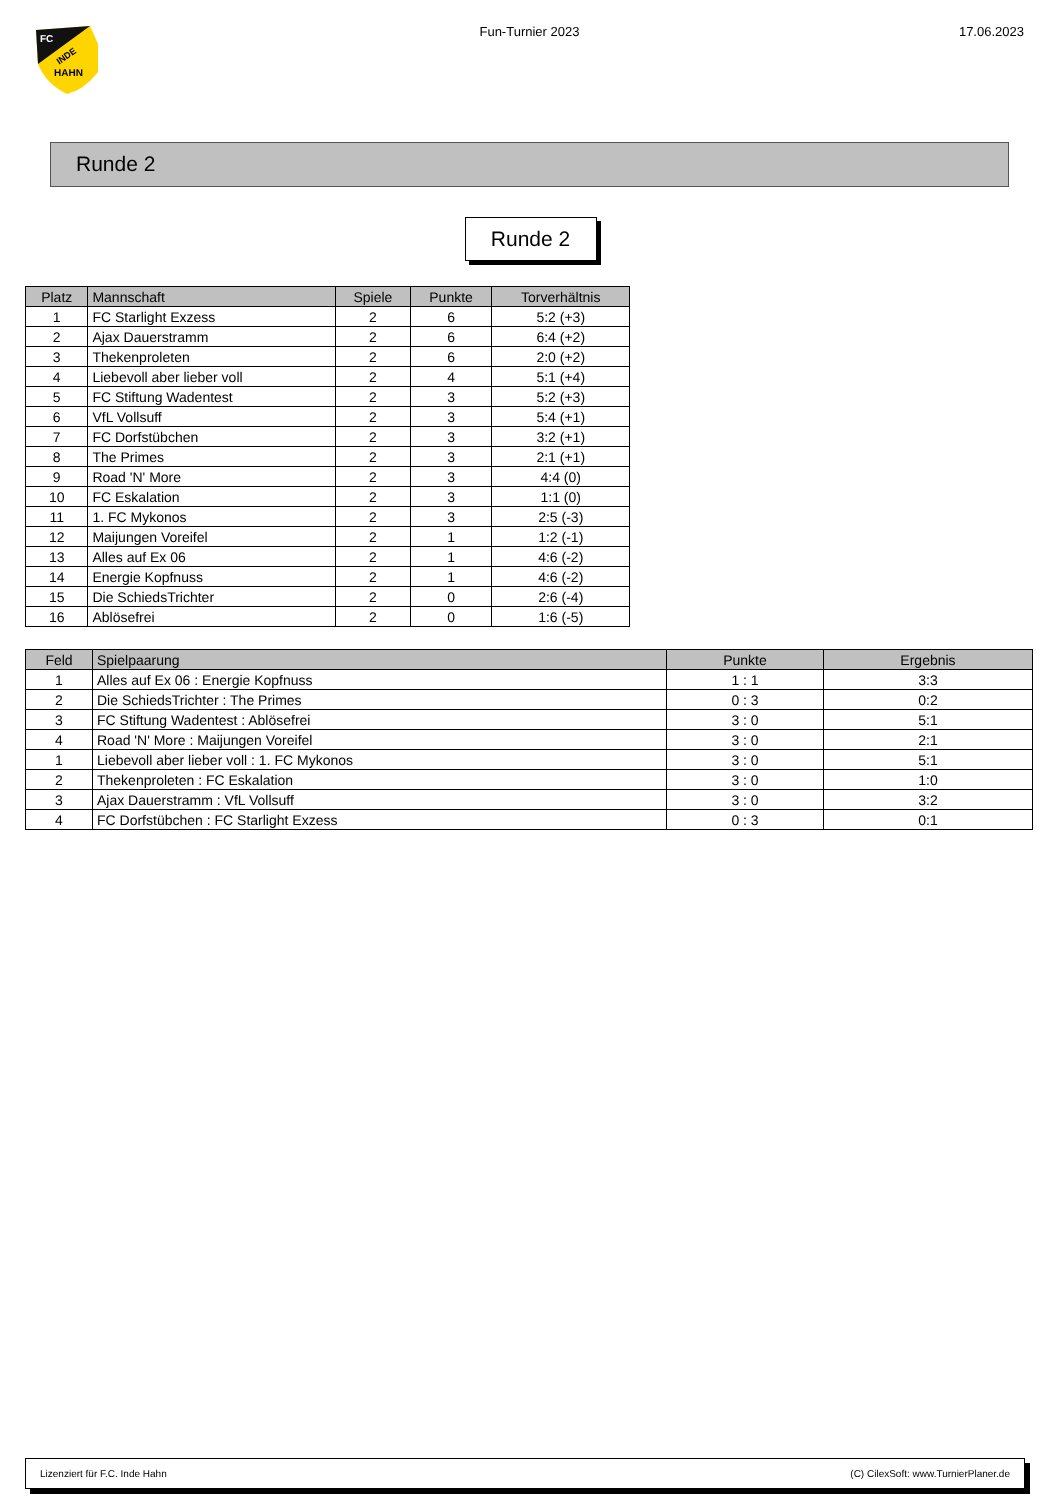FC
INDE
HAHN
Fun-Turnier 2023 17.06.2023
Runde 2
Runde 2
| Platz | Mannschaft | Spiele | Punkte | Torverhältnis |
| --- | --- | --- | --- | --- |
| 1 | FC Starlight Exzess | 2 | 6 | 5:2 (+3) |
| 2 | Ajax Dauerstramm | 2 | 6 | 6:4 (+2) |
| 3 | Thekenproleten | 2 | 6 | 2:0 (+2) |
| 4 | Liebevoll aber lieber voll | 2 | 4 | 5:1 (+4) |
| 5 | FC Stiftung Wadentest | 2 | 3 | 5:2 (+3) |
| 6 | VfL Vollsuff | 2 | 3 | 5:4 (+1) |
| 7 | FC Dorfstübchen | 2 | 3 | 3:2 (+1) |
| 8 | The Primes | 2 | 3 | 2:1 (+1) |
| 9 | Road 'N' More | 2 | 3 | 4:4 (0) |
| 10 | FC Eskalation | 2 | 3 | 1:1 (0) |
| 11 | 1. FC Mykonos | 2 | 3 | 2:5 (-3) |
| 12 | Maijungen Voreifel | 2 | 1 | 1:2 (-1) |
| 13 | Alles auf Ex 06 | 2 | 1 | 4:6 (-2) |
| 14 | Energie Kopfnuss | 2 | 1 | 4:6 (-2) |
| 15 | Die SchiedsTrichter | 2 | 0 | 2:6 (-4) |
| 16 | Ablösefrei | 2 | 0 | 1:6 (-5) |
| Feld | Spielpaarung | Punkte | Ergebnis |
| --- | --- | --- | --- |
| 1 | Alles auf Ex 06 : Energie Kopfnuss | 1 : 1 | 3:3 |
| 2 | Die SchiedsTrichter : The Primes | 0 : 3 | 0:2 |
| 3 | FC Stiftung Wadentest : Ablösefrei | 3 : 0 | 5:1 |
| 4 | Road 'N' More : Maijungen Voreifel | 3 : 0 | 2:1 |
| 1 | Liebevoll aber lieber voll : 1. FC Mykonos | 3 : 0 | 5:1 |
| 2 | Thekenproleten : FC Eskalation | 3 : 0 | 1:0 |
| 3 | Ajax Dauerstramm : VfL Vollsuff | 3 : 0 | 3:2 |
| 4 | FC Dorfstübchen : FC Starlight Exzess | 0 : 3 | 0:1 |
Lizenziert für F.C. Inde Hahn (C) CilexSoft: www.TurnierPlaner.de